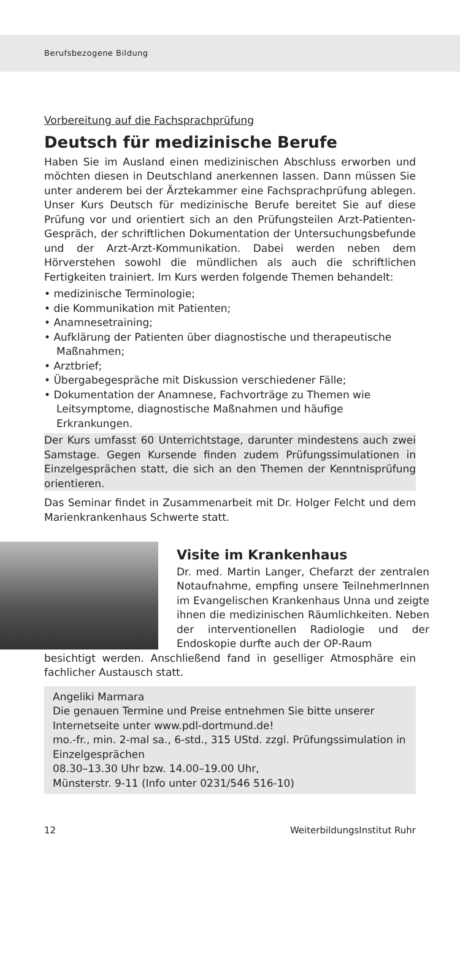Berufsbezogene Bildung
Vorbereitung auf die Fachsprachprüfung
Deutsch für medizinische Berufe
Haben Sie im Ausland einen medizinischen Abschluss erworben und möchten diesen in Deutschland anerkennen lassen. Dann müssen Sie unter anderem bei der Ärztekammer eine Fachsprachprüfung ablegen. Unser Kurs Deutsch für medizinische Berufe bereitet Sie auf diese Prüfung vor und orientiert sich an den Prüfungsteilen Arzt-Patienten-Gespräch, der schriftlichen Dokumentation der Untersuchungsbefunde und der Arzt-Arzt-Kommunikation. Dabei werden neben dem Hörverstehen sowohl die mündlichen als auch die schriftlichen Fertigkeiten trainiert. Im Kurs werden folgende Themen behandelt:
• medizinische Terminologie;
• die Kommunikation mit Patienten;
• Anamnesetraining;
• Aufklärung der Patienten über diagnostische und therapeutische Maßnahmen;
• Arztbrief;
• Übergabegespräche mit Diskussion verschiedener Fälle;
• Dokumentation der Anamnese, Fachvorträge zu Themen wie Leitsymptome, diagnostische Maßnahmen und häufige Erkrankungen.
Der Kurs umfasst 60 Unterrichtstage, darunter mindestens auch zwei Samstage. Gegen Kursende finden zudem Prüfungssimulationen in Einzelgesprächen statt, die sich an den Themen der Kenntnisprüfung orientieren.
Das Seminar findet in Zusammenarbeit mit Dr. Holger Felcht und dem Marienkrankenhaus Schwerte statt.
Visite im Krankenhaus
Dr. med. Martin Langer, Chefarzt der zentralen Notaufnahme, empfing unsere TeilnehmerInnen im Evangelischen Krankenhaus Unna und zeigte ihnen die medizinischen Räumlichkeiten. Neben der interventionellen Radiologie und der Endoskopie durfte auch der OP-Raum
besichtigt werden. Anschließend fand in geselliger Atmosphäre ein fachlicher Austausch statt.
Angeliki Marmara
Die genauen Termine und Preise entnehmen Sie bitte unserer Internetseite unter www.pdl-dortmund.de!
mo.-fr., min. 2-mal sa., 6-std., 315 UStd. zzgl. Prüfungssimulation in Einzelgesprächen
08.30–13.30 Uhr bzw. 14.00–19.00 Uhr,
Münsterstr. 9-11 (Info unter 0231/546 516-10)
12 WeiterbildungsInstitut Ruhr